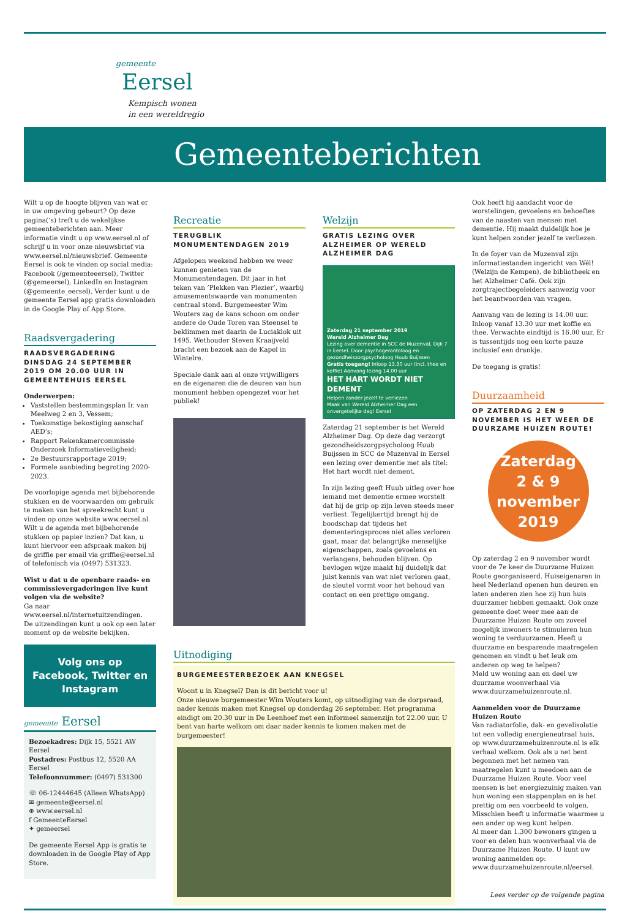gemeente
Eersel
Kempisch wonen
in een wereldregio
Gemeenteberichten
Wilt u op de hoogte blijven van wat er in uw omgeving gebeurt? Op deze pagina(‘s) treft u de wekelijkse gemeenteberichten aan. Meer informatie vindt u op www.eersel.nl of schrijf u in voor onze nieuwsbrief via www.eersel.nl/nieuwsbrief. Gemeente Eersel is ook te vinden op social media: Facebook (/gemeenteeersel), Twitter (@gemeersel), LinkedIn en Instagram (@gemeente_eersel). Verder kunt u de gemeente Eersel app gratis downloaden in de Google Play of App Store.
Raadsvergadering
RAADSVERGADERING DINSDAG 24 SEPTEMBER 2019 OM 20.00 UUR IN GEMEENTEHUIS EERSEL
Onderwerpen:
Vaststellen bestemmingsplan Ir. van Meelweg 2 en 3, Vessem;
Toekomstige bekostiging aanschaf AED’s;
Rapport Rekenkamercommissie Onderzoek Informatieveiligheid;
2e Bestuursrapportage 2019;
Formele aanbieding begroting 2020-2023.
De voorlopige agenda met bijbehorende stukken en de voorwaarden om gebruik te maken van het spreekrecht kunt u vinden op onze website www.eersel.nl.
Wilt u de agenda met bijbehorende stukken op papier inzien? Dat kan, u kunt hiervoor een afspraak maken bij de griffie per email via griffie@eersel.nl of telefonisch via (0497) 531323.
Wist u dat u de openbare raads- en commissievergaderingen live kunt volgen via de website?
Ga naar
www.eersel.nl/internetuitzendingen.
De uitzendingen kunt u ook op een later moment op de website bekijken.
Volg ons op Facebook, Twitter en Instagram
gemeente Eersel
Bezoekadres: Dijk 15, 5521 AW Eersel
Postadres: Postbus 12, 5520 AA Eersel
Telefoonnummer: (0497) 531300
☏ 06-12444645 (Alleen WhatsApp)
✉ gemeente@eersel.nl
⊕ www.eersel.nl
f GemeenteEersel
✦ gemeersel
De gemeente Eersel App is gratis te downloaden in de Google Play of App Store.
Recreatie
TERUGBLIK MONUMENTENDAGEN 2019
Afgelopen weekend hebben we weer kunnen genieten van de Monumentendagen. Dit jaar in het teken van ’Plekken van Plezier’, waarbij amusementswaarde van monumenten centraal stond. Burgemeester Wim Wouters zag de kans schoon om onder andere de Oude Toren van Steensel te beklimmen met daarin de Luciaklok uit 1495. Wethouder Steven Kraaijveld bracht een bezoek aan de Kapel in Wintelre.
Speciale dank aan al onze vrijwilligers en de eigenaren die de deuren van hun monument hebben opengezet voor het publiek!
Welzijn
GRATIS LEZING OVER ALZHEIMER OP WERELD ALZHEIMER DAG
Zaterdag 21 september 2019
Wereld Alzheimer Dag
Lezing over dementie in SCC de Muzenval, Dijk 7 in Eersel. Door psychogerontoloog en gezondheiszorgpsycholoog Huub Buijssen
Gratis toegang! Inloop 13.30 uur (incl. thee en koffie) Aanvang lezing 14.00 uur
HET HART WORDT NIET DEMENT
Helpen zonder jezelf te verliezen
Maak van Wereld Alzheimer Dag een onvergetelijke dag! Eersel
Zaterdag 21 september is het Wereld Alzheimer Dag. Op deze dag verzorgt gezondheidszorgpsycholoog Huub Buijssen in SCC de Muzenval in Eersel een lezing over dementie met als titel: Het hart wordt niet dement.
In zijn lezing geeft Huub uitleg over hoe iemand met dementie ermee worstelt dat hij de grip op zijn leven steeds meer verliest. Tegelijkertijd brengt hij de boodschap dat tijdens het dementeringsproces niet alles verloren gaat, maar dat belangrijke menselijke eigenschappen, zoals gevoelens en verlangens, behouden blijven. Op bevlogen wijze maakt hij duidelijk dat juist kennis van wat niet verloren gaat, de sleutel vormt voor het behoud van contact en een prettige omgang.
Uitnodiging
BURGEMEESTERBEZOEK AAN KNEGSEL
Woont u in Knegsel? Dan is dit bericht voor u!
Onze nieuwe burgemeester Wim Wouters komt, op uitnodiging van de dorpsraad, nader kennis maken met Knegsel op donderdag 26 september. Het programma eindigt om 20.30 uur in De Leenhoef met een informeel samenzijn tot 22.00 uur. U bent van harte welkom om daar nader kennis te komen maken met de burgemeester!
Ook heeft hij aandacht voor de worstelingen, gevoelens en behoeftes van de naasten van mensen met dementie. Hij maakt duidelijk hoe je kunt helpen zonder jezelf te verliezen.
In de foyer van de Muzenval zijn informatiestanden ingericht van Wél! (Welzijn de Kempen), de bibliotheek en het Alzheimer Café. Ook zijn zorgtrajectbegeleiders aanwezig voor het beantwoorden van vragen.
Aanvang van de lezing is 14.00 uur. Inloop vanaf 13.30 uur met koffie en thee. Verwachte eindtijd is 16.00 uur. Er is tussentijds nog een korte pauze inclusief een drankje.
De toegang is gratis!
Duurzaamheid
OP ZATERDAG 2 EN 9 NOVEMBER IS HET WEER DE DUURZAME HUIZEN ROUTE!
Zaterdag
2 & 9
november
2019
Op zaterdag 2 en 9 november wordt voor de 7e keer de Duurzame Huizen Route georganiseerd. Huiseigenaren in heel Nederland openen hun deuren en laten anderen zien hoe zij hun huis duurzamer hebben gemaakt. Ook onze gemeente doet weer mee aan de Duurzame Huizen Route om zoveel mogelijk inwoners te stimuleren hun woning te verduurzamen. Heeft u duurzame en besparende maatregelen genomen en vindt u het leuk om anderen op weg te helpen?
Meld uw woning aan en deel uw duurzame woonverhaal via
www.duurzamehuizenroute.nl.
Aanmelden voor de Duurzame Huizen Route
Van radiatorfolie, dak- en gevelisolatie tot een volledig energieneutraal huis, op www.duurzamehuizenroute.nl is elk verhaal welkom. Ook als u net bent begonnen met het nemen van maatregelen kunt u meedoen aan de Duurzame Huizen Route. Voor veel mensen is het energiezuinig maken van hun woning een stappenplan en is het prettig om een voorbeeld te volgen. Misschien heeft u informatie waarmee u een ander op weg kunt helpen.
Al meer dan 1.300 bewoners gingen u voor en delen hun woonverhaal via de Duurzame Huizen Route. U kunt uw woning aanmelden op:
www.duurzamehuizenroute.nl/eersel.
Lees verder op de volgende pagina